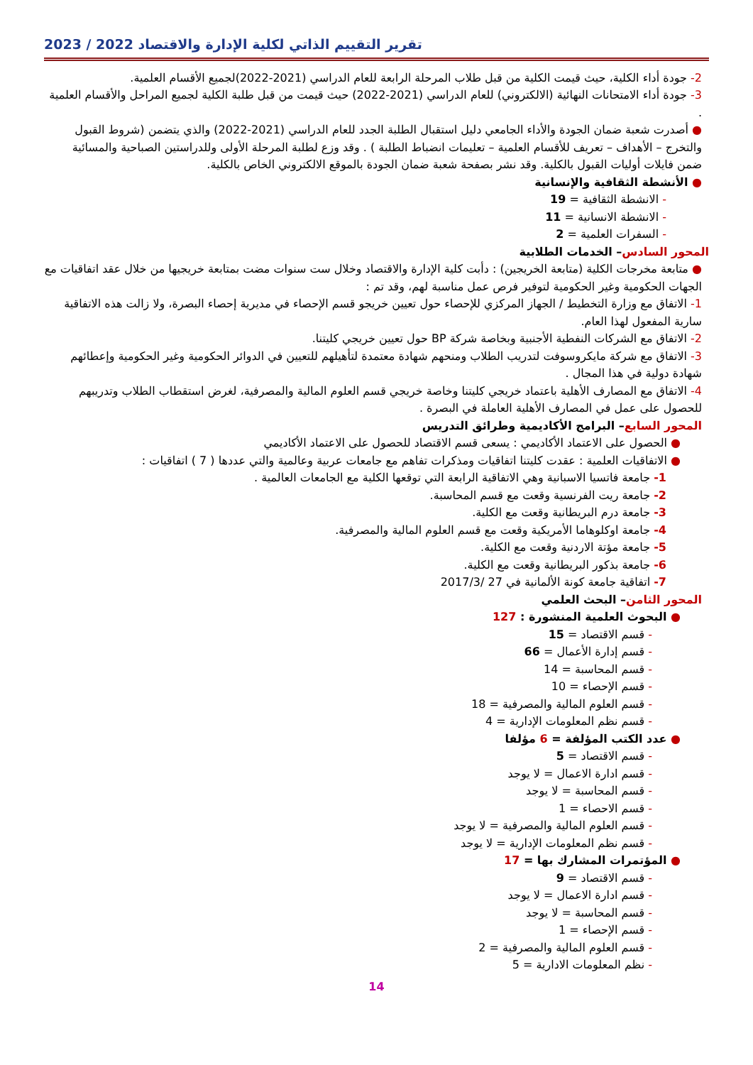تقرير التقييم الذاتي لكلية الإدارة والاقتصاد 2022 / 2023
2- جودة أداء الكلية، حيث قيمت الكلية من قبل طلاب المرحلة الرابعة للعام الدراسي (2021-2022)لجميع الأقسام العلمية.
3- جودة أداء الامتحانات النهائية (الالكتروني) للعام الدراسي (2021-2022) حيث قيمت من قبل طلبة الكلية لجميع المراحل والأقسام العلمية .
● أصدرت شعبة ضمان الجودة والأداء الجامعي دليل استقبال الطلبة الجدد للعام الدراسي (2021-2022) والذي يتضمن (شروط القبول والتخرج – الأهداف – تعريف للأقسام العلمية – تعليمات انضباط الطلبة ) . وقد وزع لطلبة المرحلة الأولى وللدراستين الصباحية والمسائية ضمن فايلات أوليات القبول بالكلية. وقد نشر بصفحة شعبة ضمان الجودة بالموقع الالكتروني الخاص بالكلية.
● الأنشطة الثقافية والإنسانية
- الانشطة الثقافية = 19
- الانشطة الانسانية = 11
- السفرات العلمية = 2
المحور السادس– الخدمات الطلابية
● متابعة مخرجات الكلية (متابعة الخريجين) : دأبت كلية الإدارة والاقتصاد وخلال ست سنوات مضت بمتابعة خريجيها من خلال عقد اتفاقيات مع الجهات الحكومية وغير الحكومية لتوفير فرص عمل مناسبة لهم، وقد تم :
1- الاتفاق مع وزارة التخطيط / الجهاز المركزي للإحصاء حول تعيين خريجو قسم الإحصاء في مديرية إحصاء البصرة، ولا زالت هذه الاتفاقية سارية المفعول لهذا العام.
2- الاتفاق مع الشركات النفطية الأجنبية وبخاصة شركة BP حول تعيين خريجي كليتنا.
3- الاتفاق مع شركة مايكروسوفت لتدريب الطلاب ومنحهم شهادة معتمدة لتأهيلهم للتعيين في الدوائر الحكومية وغير الحكومية وإعطائهم شهادة دولية في هذا المجال .
4- الاتفاق مع المصارف الأهلية باعتماد خريجي كليتنا وخاصة خريجي قسم العلوم المالية والمصرفية، لغرض استقطاب الطلاب وتدريبهم للحصول على عمل في المصارف الأهلية العاملة في البصرة .
المحور السابع– البرامج الأكاديمية وطرائق التدريس
● الحصول على الاعتماد الأكاديمي : يسعى قسم الاقتصاد للحصول على الاعتماد الأكاديمي
● الاتفاقيات العلمية : عقدت كليتنا اتفاقيات ومذكرات تفاهم مع جامعات عربية وعالمية والتي عددها ( 7 ) اتفاقيات :
1- جامعة فاتسيا الاسبانية وهي الاتفاقية الرابعة التي توقعها الكلية مع الجامعات العالمية .
2- جامعة ريت الفرنسية وقعت مع قسم المحاسبة.
3- جامعة درم البريطانية وقعت مع الكلية.
4- جامعة اوكلوهاما الأمريكية وقعت مع قسم العلوم المالية والمصرفية.
5- جامعة مؤتة الاردنية وقعت مع الكلية.
6- جامعة بذكور البريطانية وقعت مع الكلية.
7- اتفاقية جامعة كونة الألمانية في 27 /2017/3
المحور الثامن– البحث العلمي
● البحوث العلمية المنشورة : 127
- قسم الاقتصاد = 15
- قسم إدارة الأعمال = 66
- قسم المحاسبة = 14
- قسم الإحصاء = 10
- قسم العلوم المالية والمصرفية = 18
- قسم نظم المعلومات الإدارية = 4
● عدد الكتب المؤلفة = 6 مؤلفا
- قسم الاقتصاد = 5
- قسم ادارة الاعمال = لا يوجد
- قسم المحاسبة = لا يوجد
- قسم الاحصاء = 1
- قسم العلوم المالية والمصرفية = لا يوجد
- قسم نظم المعلومات الإدارية = لا يوجد
● المؤتمرات المشارك بها = 17
- قسم الاقتصاد = 9
- قسم ادارة الاعمال = لا يوجد
- قسم المحاسبة = لا يوجد
- قسم الإحصاء = 1
- قسم العلوم المالية والمصرفية = 2
- نظم المعلومات الادارية = 5
14